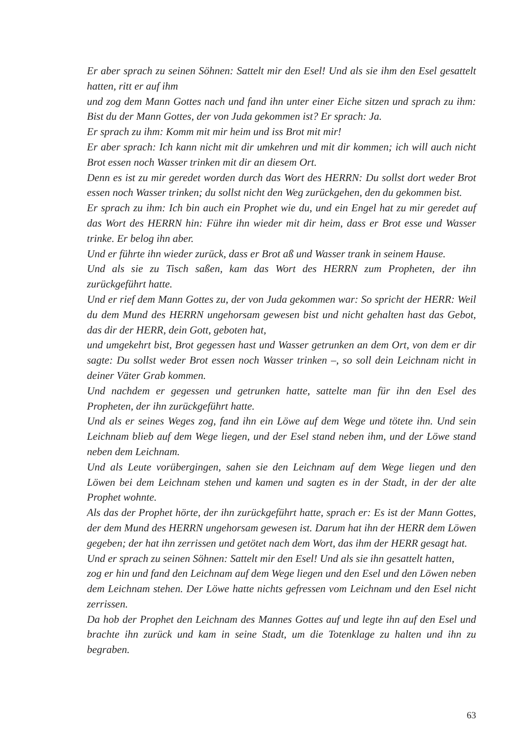Er aber sprach zu seinen Söhnen: Sattelt mir den Esel! Und als sie ihm den Esel gesattelt hatten, ritt er auf ihm
und zog dem Mann Gottes nach und fand ihn unter einer Eiche sitzen und sprach zu ihm: Bist du der Mann Gottes, der von Juda gekommen ist? Er sprach: Ja.
Er sprach zu ihm: Komm mit mir heim und iss Brot mit mir!
Er aber sprach: Ich kann nicht mit dir umkehren und mit dir kommen; ich will auch nicht Brot essen noch Wasser trinken mit dir an diesem Ort.
Denn es ist zu mir geredet worden durch das Wort des HERRN: Du sollst dort weder Brot essen noch Wasser trinken; du sollst nicht den Weg zurückgehen, den du gekommen bist.
Er sprach zu ihm: Ich bin auch ein Prophet wie du, und ein Engel hat zu mir geredet auf das Wort des HERRN hin: Führe ihn wieder mit dir heim, dass er Brot esse und Wasser trinke. Er belog ihn aber.
Und er führte ihn wieder zurück, dass er Brot aß und Wasser trank in seinem Hause.
Und als sie zu Tisch saßen, kam das Wort des HERRN zum Propheten, der ihn zurückgeführt hatte.
Und er rief dem Mann Gottes zu, der von Juda gekommen war: So spricht der HERR: Weil du dem Mund des HERRN ungehorsam gewesen bist und nicht gehalten hast das Gebot, das dir der HERR, dein Gott, geboten hat,
und umgekehrt bist, Brot gegessen hast und Wasser getrunken an dem Ort, von dem er dir sagte: Du sollst weder Brot essen noch Wasser trinken –, so soll dein Leichnam nicht in deiner Väter Grab kommen.
Und nachdem er gegessen und getrunken hatte, sattelte man für ihn den Esel des Propheten, der ihn zurückgeführt hatte.
Und als er seines Weges zog, fand ihn ein Löwe auf dem Wege und tötete ihn. Und sein Leichnam blieb auf dem Wege liegen, und der Esel stand neben ihm, und der Löwe stand neben dem Leichnam.
Und als Leute vorübergingen, sahen sie den Leichnam auf dem Wege liegen und den Löwen bei dem Leichnam stehen und kamen und sagten es in der Stadt, in der der alte Prophet wohnte.
Als das der Prophet hörte, der ihn zurückgeführt hatte, sprach er: Es ist der Mann Gottes, der dem Mund des HERRN ungehorsam gewesen ist. Darum hat ihn der HERR dem Löwen gegeben; der hat ihn zerrissen und getötet nach dem Wort, das ihm der HERR gesagt hat.
Und er sprach zu seinen Söhnen: Sattelt mir den Esel! Und als sie ihn gesattelt hatten,
zog er hin und fand den Leichnam auf dem Wege liegen und den Esel und den Löwen neben dem Leichnam stehen. Der Löwe hatte nichts gefressen vom Leichnam und den Esel nicht zerrissen.
Da hob der Prophet den Leichnam des Mannes Gottes auf und legte ihn auf den Esel und brachte ihn zurück und kam in seine Stadt, um die Totenklage zu halten und ihn zu begraben.
63